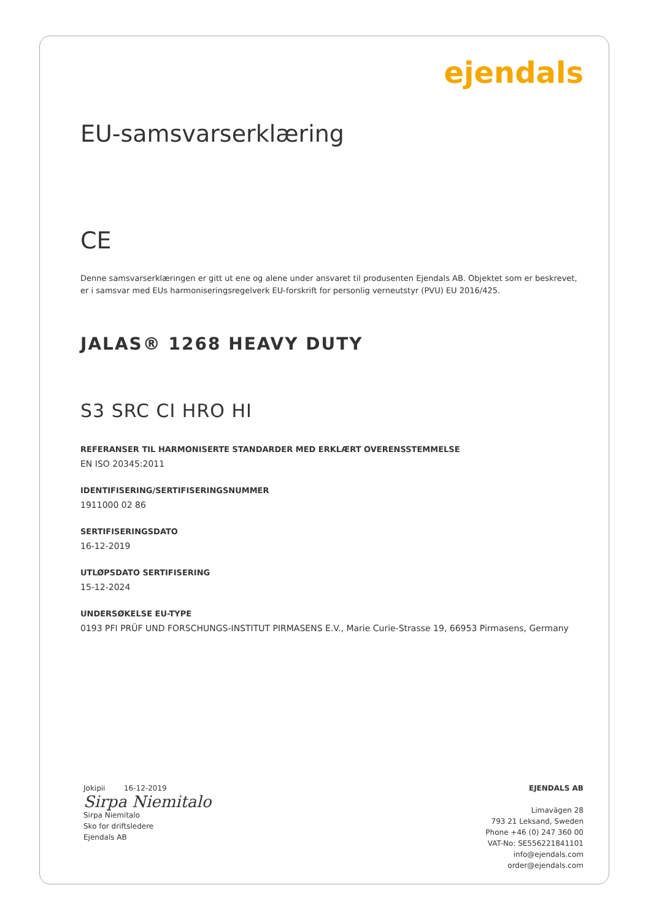ejendals
EU-samsvarserklæring
CE
Denne samsvarserklæringen er gitt ut ene og alene under ansvaret til produsenten Ejendals AB. Objektet som er beskrevet,
er i samsvar med EUs harmoniseringsregelverk EU-forskrift for personlig verneutstyr (PVU) EU 2016/425.
JALAS® 1268 HEAVY DUTY
S3 SRC CI HRO HI
REFERANSER TIL HARMONISERTE STANDARDER MED ERKLÆRT OVERENSSTEMMELSE
EN ISO 20345:2011
IDENTIFISERING/SERTIFISERINGSNUMMER
1911000 02 86
SERTIFISERINGSDATO
16-12-2019
UTLØPSDATO SERTIFISERING
15-12-2024
UNDERSØKELSE EU-TYPE
0193 PFI PRÜF UND FORSCHUNGS-INSTITUT PIRMASENS E.V., Marie Curie-Strasse 19, 66953 Pirmasens, Germany
Jokipii 16-12-2019
Sirpa Niemitalo
Sirpa Niemitalo
Sko for driftsledere
Ejendals AB
EJENDALS AB
Limavägen 28
793 21 Leksand, Sweden
Phone +46 (0) 247 360 00
VAT-No: SE556221841101
info@ejendals.com
order@ejendals.com